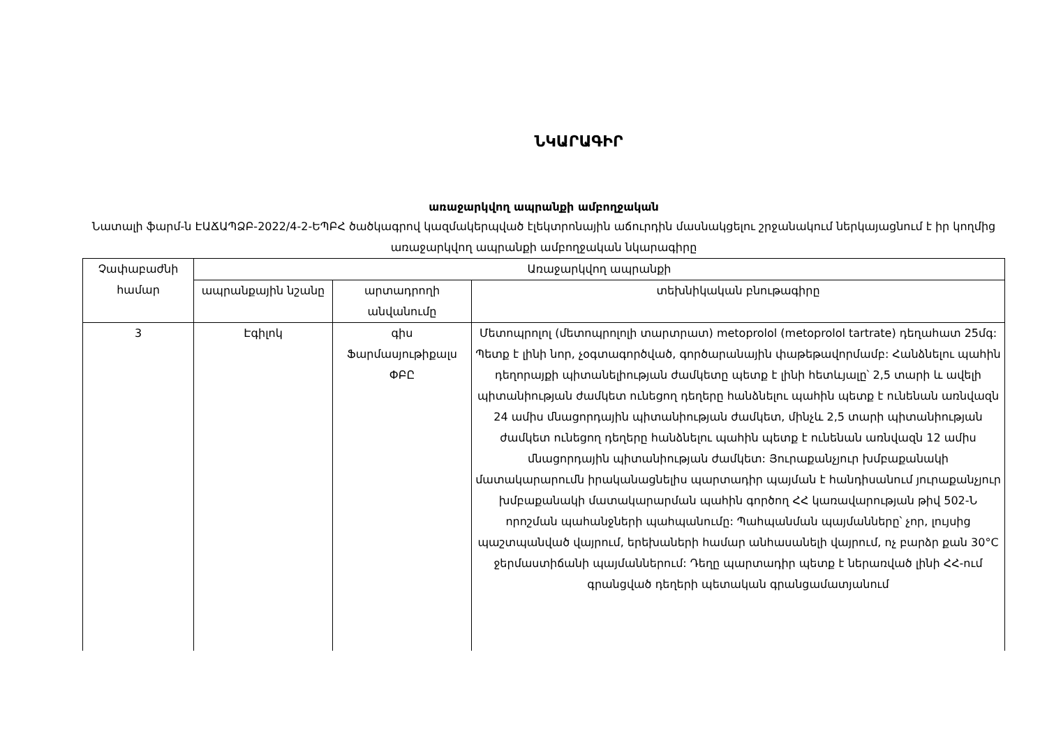ՆԿԱՐԱԳԻՐ
առաջարկվող ապրանքի ամբողջական
Նատալի ֆարմ-ն ԷԱՃԱՊՁԲ-2022/4-2-ԵՊԲՀ ծածկագրով կազմակերպված էլեկտրոնային աճուրդին մասնակցելու շրջանակում ներկայացնում է իր կողմից առաջարկվող ապրանքի ամբողջական նկարագիրը
| Չափաբաժնի համար | Առաջարկվող ապրանքի | | |
| --- | --- | --- | --- |
| | ապրանքային նշանը | արտադրողի անվանումը | տեխնիկական բնութագիրը |
| 3 | Էգիլոկ | գիս Ֆարմասյութիքալս ՓԲԸ | Մետոպրոլոլ (մետոպրոլոլի տարտրատ) metoprolol (metoprolol tartrate) դեղահատ 25մգ: Պետք է լինի նոր, չօգտագործված, գործարանային փաթեթավորմամբ: Հանձնելու պահին դեղորայքի պիտանելիության ժամկետը պետք է լինի հետևյալը՝ 2,5 տարի և ավելի պիտանիության ժամկետ ունեցող դեղերը հանձնելու պահին պետք է ունենան առնվազն 24 ամիս մնացորդային պիտանիության ժամկետ, մինչև 2,5 տարի պիտանիության ժամկետ ունեցող դեղերը հանձնելու պահին պետք է ունենան առնվազն 12 ամիս մնացորդային պիտանիության ժամկետ: Յուրաքանչյուր խմբաքանակի մատակարարումն իրականացնելիս պարտադիր պայման է հանդիսանում յուրաքանչյուր խմբաքանակի մատակարարման պահին գործող ՀՀ կառավարության թիվ 502-Ն որոշման պահանջների պահպանումը: Պահպանման պայմանները՝ չոր, լույսից պաշտպանված վայրում, երեխաների համար անհասանելի վայրում, ոչ բարձր քան 30°C ջերմաստիճանի պայմաններում: Դեղը պարտադիր պետք է ներառված լինի ՀՀ-ում գրանցված դեղերի պետական գրանցամատյանում |